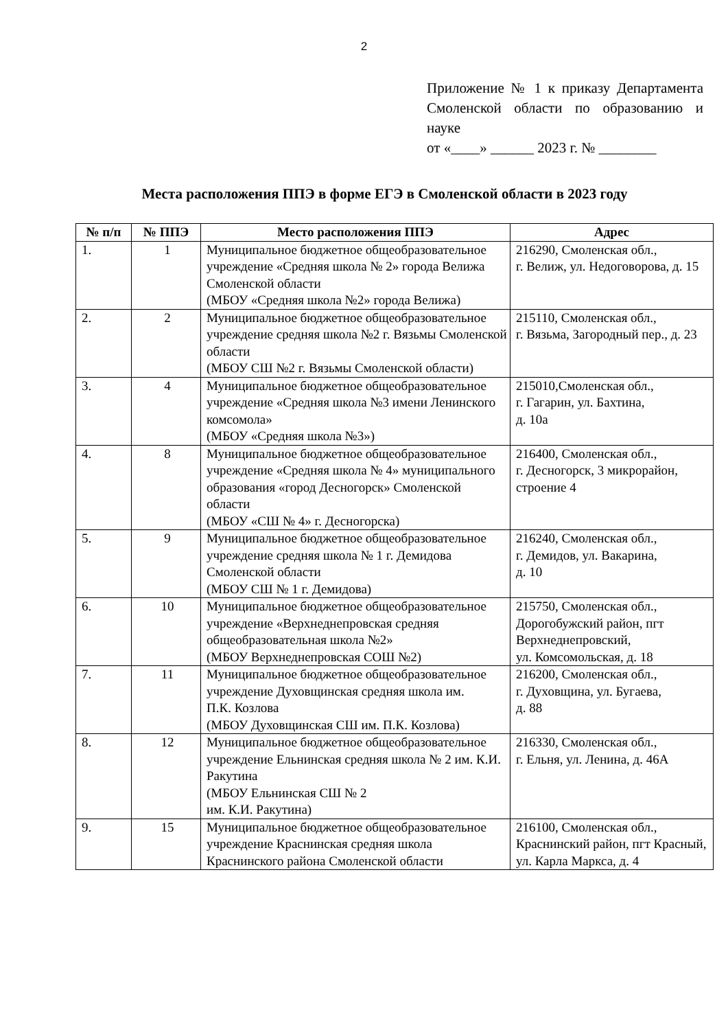2
Приложение № 1 к приказу Департамента Смоленской области по образованию и науке
от «____» ______ 2023 г. № ________
Места расположения ППЭ в форме ЕГЭ в Смоленской области в 2023 году
| № п/п | № ППЭ | Место расположения ППЭ | Адрес |
| --- | --- | --- | --- |
| 1. | 1 | Муниципальное бюджетное общеобразовательное учреждение «Средняя школа № 2» города Велижа Смоленской области (МБОУ «Средняя школа №2» города Велижа) | 216290, Смоленская обл., г. Велиж, ул. Недоговорова, д. 15 |
| 2. | 2 | Муниципальное бюджетное общеобразовательное учреждение средняя школа №2 г. Вязьмы Смоленской области (МБОУ СШ №2 г. Вязьмы Смоленской области) | 215110, Смоленская обл., г. Вязьма, Загородный пер., д. 23 |
| 3. | 4 | Муниципальное бюджетное общеобразовательное учреждение «Средняя школа №3 имени Ленинского комсомола» (МБОУ «Средняя школа №3») | 215010,Смоленская обл., г. Гагарин, ул. Бахтина, д. 10а |
| 4. | 8 | Муниципальное бюджетное общеобразовательное учреждение «Средняя школа № 4» муниципального образования «город Десногорск» Смоленской области (МБОУ «СШ № 4» г. Десногорска) | 216400, Смоленская обл., г. Десногорск, 3 микрорайон, строение 4 |
| 5. | 9 | Муниципальное бюджетное общеобразовательное учреждение средняя школа № 1 г. Демидова Смоленской области (МБОУ СШ № 1 г. Демидова) | 216240, Смоленская обл., г. Демидов, ул. Вакарина, д. 10 |
| 6. | 10 | Муниципальное бюджетное общеобразовательное учреждение «Верхнеднепровская средняя общеобразовательная школа №2» (МБОУ Верхнеднепровская СОШ №2) | 215750, Смоленская обл., Дорогобужский район, пгт Верхнеднепровский, ул. Комсомольская, д. 18 |
| 7. | 11 | Муниципальное бюджетное общеобразовательное учреждение Духовщинская средняя школа им. П.К. Козлова (МБОУ Духовщинская СШ им. П.К. Козлова) | 216200, Смоленская обл., г. Духовщина, ул. Бугаева, д. 88 |
| 8. | 12 | Муниципальное бюджетное общеобразовательное учреждение Ельнинская средняя школа № 2 им. К.И. Ракутина (МБОУ Ельнинская СШ № 2 им. К.И. Ракутина) | 216330, Смоленская обл., г. Ельня, ул. Ленина, д. 46А |
| 9. | 15 | Муниципальное бюджетное общеобразовательное учреждение Краснинская средняя школа Краснинского района Смоленской области | 216100, Смоленская обл., Краснинский район, пгт Красный, ул. Карла Маркса, д. 4 |